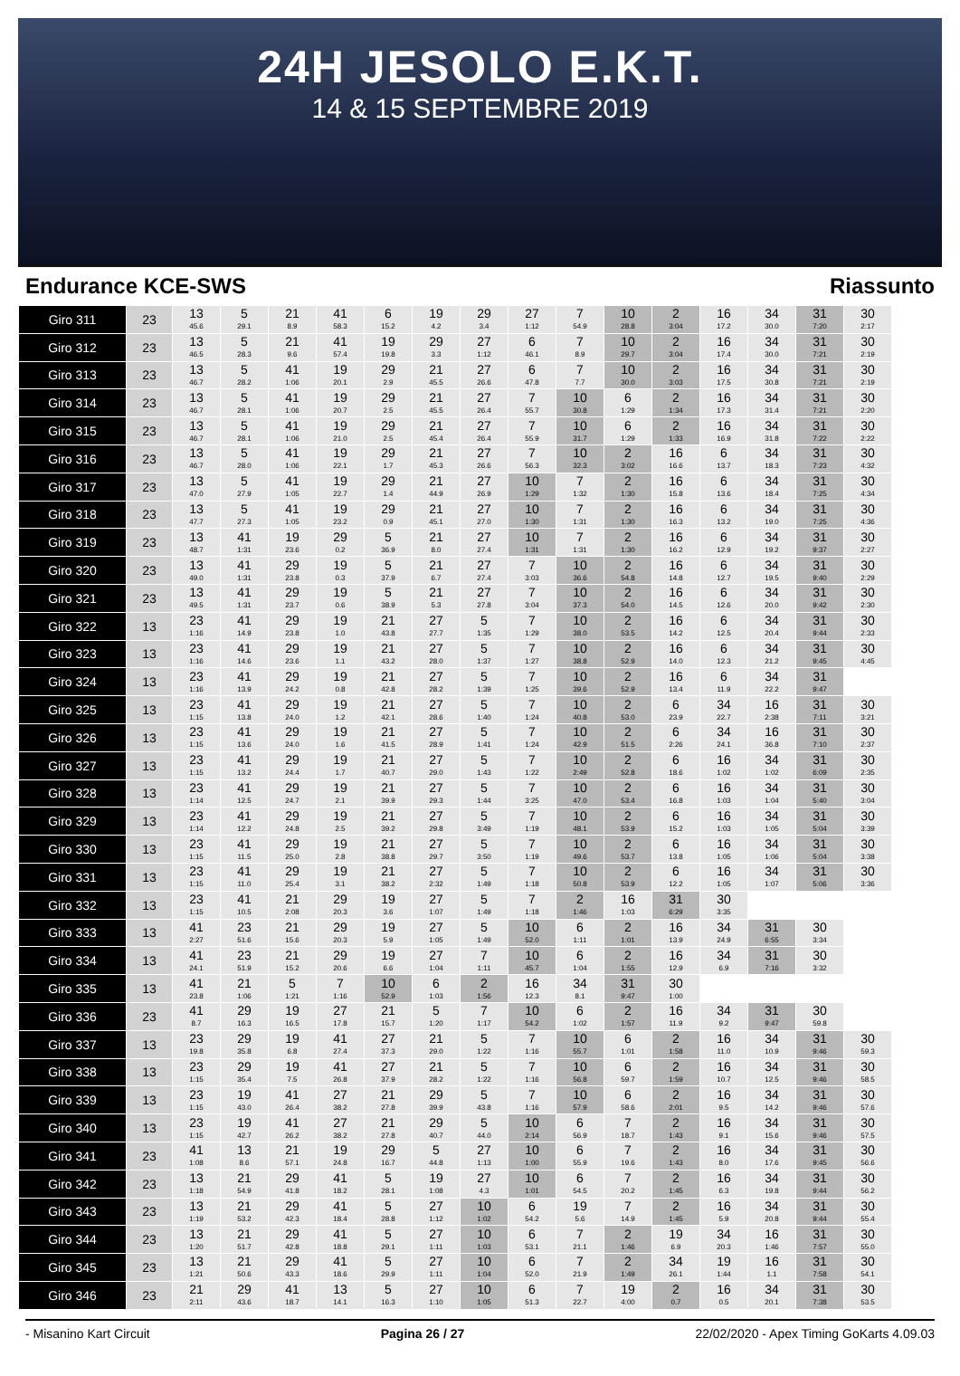24H JESOLO E.K.T.
14 & 15 SEPTEMBRE 2019
Endurance KCE-SWS Riassunto
| Giro 311 | 23 | 13 45.6 | 5 29.1 | 21 8.9 | 41 58.3 | 6 15.2 | 19 4.2 | 29 3.4 | 27 1:12 | 7 54.9 | 10 28.8 | 2 3:04 | 16 17.2 | 34 30.0 | 31 7:20 | 30 2:17 |
| Giro 312 | 23 | 13 46.5 | 5 28.3 | 21 9.6 | 41 57.4 | 19 19.8 | 29 3.3 | 27 1:12 | 6 46.1 | 7 8.9 | 10 29.7 | 2 3:04 | 16 17.4 | 34 30.0 | 31 7:21 | 30 2:19 |
| Giro 313 | 23 | 13 46.7 | 5 28.2 | 41 1:06 | 19 20.1 | 29 2.9 | 21 45.5 | 27 26.6 | 6 47.8 | 7 7.7 | 10 30.0 | 2 3:03 | 16 17.5 | 34 30.8 | 31 7:21 | 30 2:19 |
| Giro 314 | 23 | 13 46.7 | 5 28.1 | 41 1:06 | 19 20.7 | 29 2.5 | 21 45.5 | 27 26.4 | 7 55.7 | 10 30.8 | 6 1:29 | 2 1:34 | 16 17.3 | 34 31.4 | 31 7:21 | 30 2:20 |
| Giro 315 | 23 | 13 46.7 | 5 28.1 | 41 1:06 | 19 21.0 | 29 2.5 | 21 45.4 | 27 26.4 | 7 55.9 | 10 31.7 | 6 1:29 | 2 1:33 | 16 16.9 | 34 31.8 | 31 7:22 | 30 2:22 |
| Giro 316 | 23 | 13 46.7 | 5 28.0 | 41 1:06 | 19 22.1 | 29 1.7 | 21 45.3 | 27 26.6 | 7 56.3 | 10 32.3 | 2 3:02 | 16 16.6 | 6 13.7 | 34 18.3 | 31 7:23 | 30 4:32 |
| Giro 317 | 23 | 13 47.0 | 5 27.9 | 41 1:05 | 19 22.7 | 29 1.4 | 21 44.9 | 27 26.9 | 10 1:29 | 7 1:32 | 2 1:30 | 16 15.8 | 6 13.6 | 34 18.4 | 31 7:25 | 30 4:34 |
| Giro 318 | 23 | 13 47.7 | 5 27.3 | 41 1:05 | 19 23.2 | 29 0.9 | 21 45.1 | 27 27.0 | 10 1:30 | 7 1:31 | 2 1:30 | 16 16.3 | 6 13.2 | 34 19.0 | 31 7:25 | 30 4:36 |
| Giro 319 | 23 | 13 48.7 | 41 1:31 | 19 23.6 | 29 0.2 | 5 36.9 | 21 8.0 | 27 27.4 | 10 1:31 | 7 1:31 | 2 1:30 | 16 16.2 | 6 12.9 | 34 19.2 | 31 9:37 | 30 2:27 |
| Giro 320 | 23 | 13 49.0 | 41 1:31 | 29 23.8 | 19 0.3 | 5 37.9 | 21 6.7 | 27 27.4 | 7 3:03 | 10 36.6 | 2 54.8 | 16 14.8 | 6 12.7 | 34 19.5 | 31 9:40 | 30 2:29 |
| Giro 321 | 23 | 13 49.5 | 41 1:31 | 29 23.7 | 19 0.6 | 5 38.9 | 21 5.3 | 27 27.8 | 7 3:04 | 10 37.3 | 2 54.0 | 16 14.5 | 6 12.6 | 34 20.0 | 31 9:42 | 30 2:30 |
| Giro 322 | 13 | 23 1:16 | 41 14.9 | 29 23.8 | 19 1.0 | 21 43.8 | 27 27.7 | 5 1:35 | 7 1:29 | 10 38.0 | 2 53.5 | 16 14.2 | 6 12.5 | 34 20.4 | 31 9:44 | 30 2:33 |
| Giro 323 | 13 | 23 1:16 | 41 14.6 | 29 23.6 | 19 1.1 | 21 43.2 | 27 28.0 | 5 1:37 | 7 1:27 | 10 38.8 | 2 52.9 | 16 14.0 | 6 12.3 | 34 21.2 | 31 9:45 | 30 4:45 |
| Giro 324 | 13 | 23 1:16 | 41 13.9 | 29 24.2 | 19 0.8 | 21 42.8 | 27 28.2 | 5 1:39 | 7 1:25 | 10 39.6 | 2 52.9 | 16 13.4 | 6 11.9 | 34 22.2 | 31 9:47 | |
| Giro 325 | 13 | 23 1:15 | 41 13.8 | 29 24.0 | 19 1.2 | 21 42.1 | 27 28.6 | 5 1:40 | 7 1:24 | 10 40.8 | 2 53.0 | 6 23.9 | 34 22.7 | 16 2:38 | 31 7:11 | 30 3:21 |
| Giro 326 | 13 | 23 1:15 | 41 13.6 | 29 24.0 | 19 1.6 | 21 41.5 | 27 28.9 | 5 1:41 | 7 1:24 | 10 42.9 | 2 51.5 | 6 2:26 | 34 24.1 | 16 36.8 | 31 7:10 | 30 2:37 |
| Giro 327 | 13 | 23 1:15 | 41 13.2 | 29 24.4 | 19 1.7 | 21 40.7 | 27 29.0 | 5 1:43 | 7 1:22 | 10 2:49 | 2 52.8 | 6 18.6 | 16 1:02 | 34 1:02 | 31 6:09 | 30 2:35 |
| Giro 328 | 13 | 23 1:14 | 41 12.5 | 29 24.7 | 19 2.1 | 21 39.9 | 27 29.3 | 5 1:44 | 7 3:25 | 10 47.0 | 2 53.4 | 6 16.8 | 16 1:03 | 34 1:04 | 31 5:40 | 30 3:04 |
| Giro 329 | 13 | 23 1:14 | 41 12.2 | 29 24.8 | 19 2.5 | 21 39.2 | 27 29.8 | 5 3:49 | 7 1:19 | 10 48.1 | 2 53.9 | 6 15.2 | 16 1:03 | 34 1:05 | 31 5:04 | 30 3:39 |
| Giro 330 | 13 | 23 1:15 | 41 11.5 | 29 25.0 | 19 2.8 | 21 38.8 | 27 29.7 | 5 3:50 | 7 1:19 | 10 49.6 | 2 53.7 | 6 13.8 | 16 1:05 | 34 1:06 | 31 5:04 | 30 3:38 |
| Giro 331 | 13 | 23 1:15 | 41 11.0 | 29 25.4 | 19 3.1 | 21 38.2 | 27 2:32 | 5 1:49 | 7 1:18 | 10 50.8 | 2 53.9 | 6 12.2 | 16 1:05 | 34 1:07 | 31 5:06 | 30 3:36 |
| Giro 332 | 13 | 23 1:15 | 41 10.5 | 21 2:08 | 29 20.3 | 19 3.6 | 27 1:07 | 5 1:49 | 7 1:18 | 2 1:46 | 16 1:03 | 31 6:29 | 30 3:35 | | | |
| Giro 333 | 13 | 41 2:27 | 23 51.6 | 21 15.6 | 29 20.3 | 19 5.9 | 27 1:05 | 5 1:49 | 10 52.0 | 6 1:11 | 2 1:01 | 16 13.9 | 34 24.9 | 31 6:55 | 30 3:34 | |
| Giro 334 | 13 | 41 24.1 | 23 51.9 | 21 15.2 | 29 20.6 | 19 6.6 | 27 1:04 | 7 1:11 | 10 45.7 | 6 1:04 | 2 1:55 | 16 12.9 | 34 6.9 | 31 7:16 | 30 3:32 | |
| Giro 335 | 13 | 41 23.8 | 21 1:06 | 5 1:21 | 7 1:16 | 10 52.9 | 6 1:03 | 2 1:56 | 16 12.3 | 34 8.1 | 31 9:47 | 30 1:00 | | | | |
| Giro 336 | 23 | 41 8.7 | 29 16.3 | 19 16.5 | 27 17.8 | 21 15.7 | 5 1:20 | 7 1:17 | 10 54.2 | 6 1:02 | 2 1:57 | 16 11.9 | 34 9.2 | 31 9:47 | 30 59.8 | |
| Giro 337 | 13 | 23 19.8 | 29 35.8 | 19 6.8 | 41 27.4 | 27 37.3 | 21 29.0 | 5 1:22 | 7 1:16 | 10 55.7 | 6 1:01 | 2 1:58 | 16 11.0 | 34 10.9 | 31 9:46 | 30 59.3 |
| Giro 338 | 13 | 23 1:15 | 29 35.4 | 19 7.5 | 41 26.8 | 27 37.9 | 21 28.2 | 5 1:22 | 7 1:16 | 10 56.8 | 6 59.7 | 2 1:59 | 16 10.7 | 34 12.5 | 31 9:46 | 30 58.5 |
| Giro 339 | 13 | 23 1:15 | 19 43.0 | 41 26.4 | 27 38.2 | 21 27.8 | 29 39.9 | 5 43.8 | 7 1:16 | 10 57.9 | 6 58.6 | 2 2:01 | 16 9.5 | 34 14.2 | 31 9:46 | 30 57.6 |
| Giro 340 | 13 | 23 1:15 | 19 42.7 | 41 26.2 | 27 38.2 | 21 27.8 | 29 40.7 | 5 44.0 | 10 2:14 | 6 56.9 | 7 18.7 | 2 1:43 | 16 9.1 | 34 15.6 | 31 9:46 | 30 57.5 |
| Giro 341 | 23 | 41 1:08 | 13 8.6 | 21 57.1 | 19 24.8 | 29 16.7 | 5 44.8 | 27 1:13 | 10 1:00 | 6 55.9 | 7 19.6 | 2 1:43 | 16 8.0 | 34 17.6 | 31 9:45 | 30 56.6 |
| Giro 342 | 23 | 13 1:18 | 21 54.9 | 29 41.8 | 41 18.2 | 5 28.1 | 19 1:08 | 27 4.3 | 10 1:01 | 6 54.5 | 7 20.2 | 2 1:45 | 16 6.3 | 34 19.8 | 31 9:44 | 30 56.2 |
| Giro 343 | 23 | 13 1:19 | 21 53.2 | 29 42.3 | 41 18.4 | 5 28.8 | 27 1:12 | 10 1:02 | 6 54.2 | 19 5.6 | 7 14.9 | 2 1:45 | 16 5.9 | 34 20.8 | 31 9:44 | 30 55.4 |
| Giro 344 | 23 | 13 1:20 | 21 51.7 | 29 42.8 | 41 18.8 | 5 29.1 | 27 1:11 | 10 1:03 | 6 53.1 | 7 21.1 | 2 1:46 | 19 6.9 | 34 20.3 | 16 1:46 | 31 7:57 | 30 55.0 |
| Giro 345 | 23 | 13 1:21 | 21 50.6 | 29 43.3 | 41 18.6 | 5 29.9 | 27 1:11 | 10 1:04 | 6 52.0 | 7 21.9 | 2 1:49 | 34 26.1 | 19 1:44 | 16 1.1 | 31 7:58 | 30 54.1 |
| Giro 346 | 23 | 21 2:11 | 29 43.6 | 41 18.7 | 13 14.1 | 5 16.3 | 27 1:10 | 10 1:05 | 6 51.3 | 7 22.7 | 19 4:00 | 2 0.7 | 16 0.5 | 34 20.1 | 31 7:38 | 30 53.5 |
- Misanino Kart Circuit Pagina 26 / 27 22/02/2020 - Apex Timing GoKarts 4.09.03